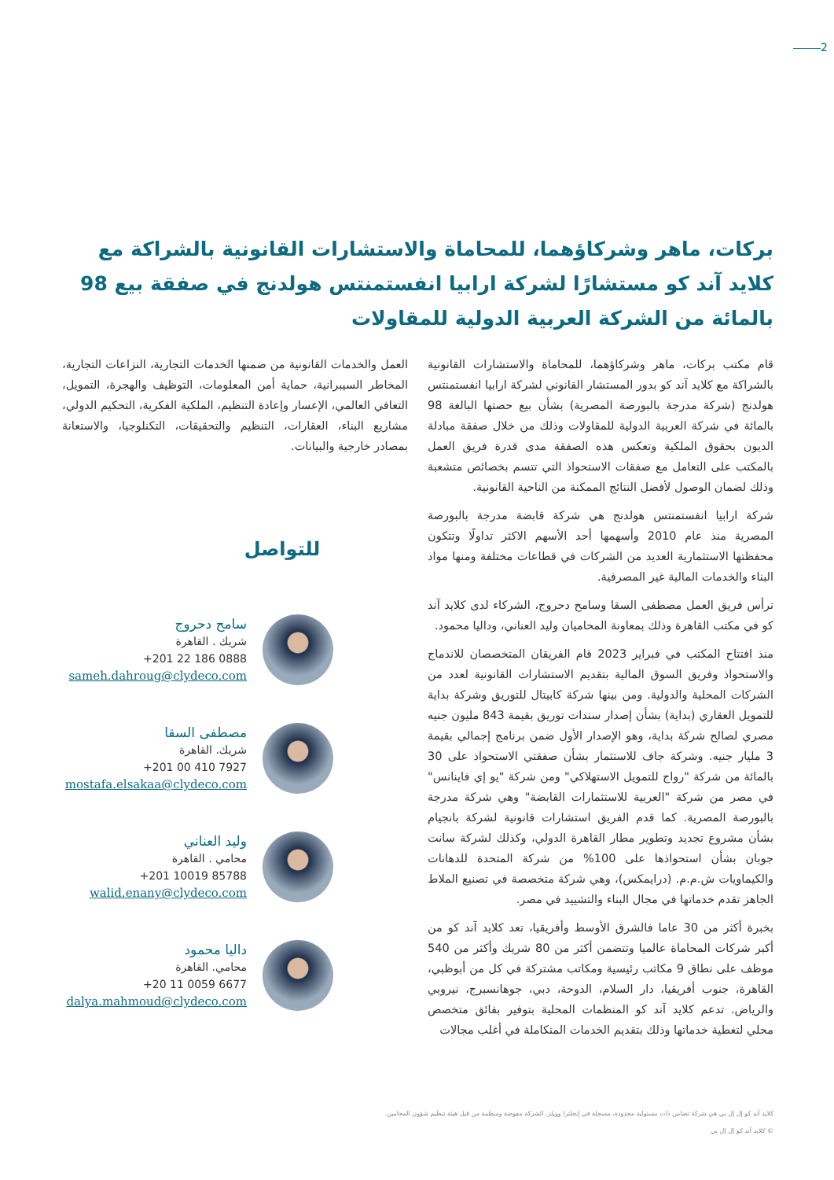2
بركات، ماهر وشركاؤهما، للمحاماة والاستشارات القانونية بالشراكة مع كلايد آند كو مستشارًا لشركة ارابيا انفستمنتس هولدنج في صفقة بيع 98 بالمائة من الشركة العربية الدولية للمقاولات
قام مكتب بركات، ماهر وشركاؤهما، للمحاماة والاستشارات القانونية بالشراكة مع كلايد آند كو بدور المستشار القانوني لشركة ارابيا انفستمنتس هولدنج (شركة مدرجة بالبورصة المصرية) بشأن بيع حصتها البالغة 98 بالمائة في شركة العربية الدولية للمقاولات وذلك من خلال صفقة مبادلة الديون بحقوق الملكية وتعكس هذه الصفقة مدى قدرة فريق العمل بالمكتب على التعامل مع صفقات الاستحواذ التي تتسم بخصائص متشعبة وذلك لضمان الوصول لأفضل النتائج الممكنة من الناحية القانونية.
شركة ارابيا انفستمنتس هولدنج هي شركة قابضة مدرجة بالبورصة المصرية منذ عام 2010 وأسهمها أحد الأسهم الاكثر تداولًا وتتكون محفظتها الاستثمارية العديد من الشركات في قطاعات مختلفة ومنها مواد البناء والخدمات المالية غير المصرفية.
ترأس فريق العمل مصطفى السقا وسامح دحروج، الشركاء لدى كلايد آند كو في مكتب القاهرة وذلك بمعاونة المحاميان وليد العناني، وداليا محمود.
منذ افتتاح المكتب في فبراير 2023 قام الفريقان المتخصصان للاندماج والاستحواذ وفريق السوق المالية بتقديم الاستشارات القانونية لعدد من الشركات المحلية والدولية. ومن بينها شركة كابيتال للتوريق وشركة بداية للتمويل العقاري (بداية) بشأن إصدار سندات توريق بقيمة 843 مليون جنيه مصري لصالح شركة بداية، وهو الإصدار الأول ضمن برنامج إجمالي بقيمة 3 مليار جنيه. وشركة جاف للاستثمار بشأن صفقتي الاستحواذ على 30 بالمائة من شركة "رواج للتمويل الاستهلاكي" ومن شركة "يو إي فاينانس" في مصر من شركة "العربية للاستثمارات القابضة" وهي شركة مدرجة بالبورصة المصرية. كما قدم الفريق استشارات قانونية لشركة بانجيام بشأن مشروع تجديد وتطوير مطار القاهرة الدولي، وكذلك لشركة سانت جوبان بشأن استحواذها على 100% من شركة المتحدة للدهانات والكيماويات ش.م.م. (درايمكس)، وهي شركة متخصصة في تصنيع الملاط الجاهز تقدم خدماتها في مجال البناء والتشييد في مصر.
بخبرة أكثر من 30 عاما فالشرق الأوسط وأفريقيا، تعد كلايد آند كو من أكبر شركات المحاماة عالميا وتتضمن أكثر من 80 شريك وأكثر من 540 موظف على نطاق 9 مكاتب رئيسية ومكاتب مشتركة في كل من أبوظبي، القاهرة، جنوب أفريقيا، دار السلام، الدوحة، دبي، جوهانسبرج، نيروبي والرياض. تدعم كلايد آند كو المنظمات المحلية بتوفير بفائق متخصص محلي لتغطية خدماتها وذلك بتقديم الخدمات المتكاملة في أغلب مجالات
العمل والخدمات القانونية من ضمنها الخدمات التجارية، النزاعات التجارية، المخاطر السيبرانية، حماية أمن المعلومات، التوظيف والهجرة، التمويل، التعافي العالمي، الإعسار وإعادة التنظيم، الملكية الفكرية، التحكيم الدولي، مشاريع البناء، العقارات، التنظيم والتحقيقات، التكنلوجيا، والاستعانة بمصادر خارجية والبيانات.
للتواصل
سامح دحروج
شريك . القاهرة
+201 22 186 0888
sameh.dahroug@clydeco.com
مصطفى السقا
شريك. القاهرة
+201 00 410 7927
mostafa.elsakaa@clydeco.com
وليد العناني
محامي . القاهرة
+201 10019 85788
walid.enany@clydeco.com
داليا محمود
محامي. القاهرة
+20 11 0059 6677
dalya.mahmoud@clydeco.com
كلايد آند كو إل إل بي هي شركة تضامن ذات مسئولية محدودة، مسجلة في إنجلترا وويلز. الشركة مفوضة ومنظمة من قبل هيئة تنظيم شؤون المحامين.
© كلايد آند كو إل إل بي